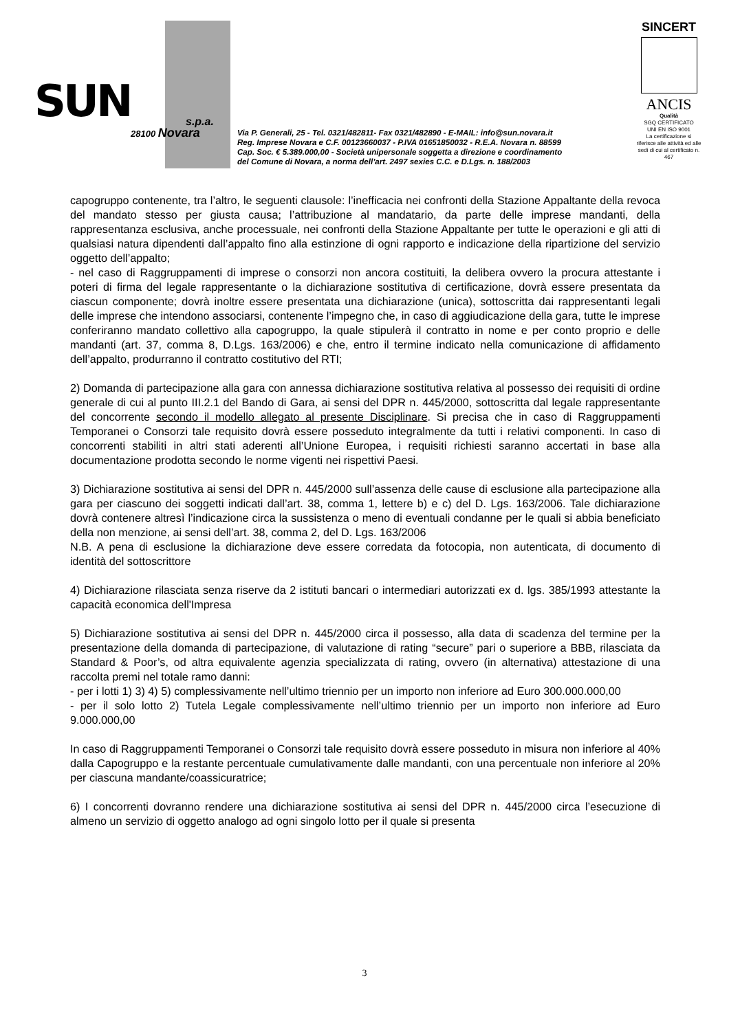SUN s.p.a.
28100 Novara
Via P. Generali, 25 - Tel. 0321/482811- Fax 0321/482890 - E-MAIL: info@sun.novara.it
Reg. Imprese Novara e C.F. 00123660037 - P.IVA 01651850032 - R.E.A. Novara n. 88599
Cap. Soc. € 5.389.000,00 - Società unipersonale soggetta a direzione e coordinamento
del Comune di Novara, a norma dell’art. 2497 sexies C.C. e D.Lgs. n. 188/2003
SINCERT
ANCIS
Qualità
SGQ CERTIFICATO
UNI EN ISO 9001
La certificazione si riferisce alle attività ed alle sedi di cui al certificato n. 467
capogruppo contenente, tra l’altro, le seguenti clausole: l’inefficacia nei confronti della Stazione Appaltante della revoca del mandato stesso per giusta causa; l’attribuzione al mandatario, da parte delle imprese mandanti, della rappresentanza esclusiva, anche processuale, nei confronti della Stazione Appaltante per tutte le operazioni e gli atti di qualsiasi natura dipendenti dall’appalto fino alla estinzione di ogni rapporto e indicazione della ripartizione del servizio oggetto dell’appalto;
- nel caso di Raggruppamenti di imprese o consorzi non ancora costituiti, la delibera ovvero la procura attestante i poteri di firma del legale rappresentante o la dichiarazione sostitutiva di certificazione, dovrà essere presentata da ciascun componente; dovrà inoltre essere presentata una dichiarazione (unica), sottoscritta dai rappresentanti legali delle imprese che intendono associarsi, contenente l’impegno che, in caso di aggiudicazione della gara, tutte le imprese conferiranno mandato collettivo alla capogruppo, la quale stipulerà il contratto in nome e per conto proprio e delle mandanti (art. 37, comma 8, D.Lgs. 163/2006) e che, entro il termine indicato nella comunicazione di affidamento dell’appalto, produrranno il contratto costitutivo del RTI;
2) Domanda di partecipazione alla gara con annessa dichiarazione sostitutiva relativa al possesso dei requisiti di ordine generale di cui al punto III.2.1 del Bando di Gara, ai sensi del DPR n. 445/2000, sottoscritta dal legale rappresentante del concorrente secondo il modello allegato al presente Disciplinare. Si precisa che in caso di Raggruppamenti Temporanei o Consorzi tale requisito dovrà essere posseduto integralmente da tutti i relativi componenti. In caso di concorrenti stabiliti in altri stati aderenti all’Unione Europea, i requisiti richiesti saranno accertati in base alla documentazione prodotta secondo le norme vigenti nei rispettivi Paesi.
3) Dichiarazione sostitutiva ai sensi del DPR n. 445/2000 sull’assenza delle cause di esclusione alla partecipazione alla gara per ciascuno dei soggetti indicati dall’art. 38, comma 1, lettere b) e c) del D. Lgs. 163/2006. Tale dichiarazione dovrà contenere altresì l’indicazione circa la sussistenza o meno di eventuali condanne per le quali si abbia beneficiato della non menzione, ai sensi dell’art. 38, comma 2, del D. Lgs. 163/2006
N.B. A pena di esclusione la dichiarazione deve essere corredata da fotocopia, non autenticata, di documento di identità del sottoscrittore
4) Dichiarazione rilasciata senza riserve da 2 istituti bancari o intermediari autorizzati ex d. lgs. 385/1993 attestante la capacità economica dell'Impresa
5) Dichiarazione sostitutiva ai sensi del DPR n. 445/2000 circa il possesso, alla data di scadenza del termine per la presentazione della domanda di partecipazione, di valutazione di rating “secure” pari o superiore a BBB, rilasciata da Standard & Poor’s, od altra equivalente agenzia specializzata di rating, ovvero (in alternativa) attestazione di una raccolta premi nel totale ramo danni:
- per i lotti 1) 3) 4) 5) complessivamente nell’ultimo triennio per un importo non inferiore ad Euro 300.000.000,00
- per il solo lotto 2) Tutela Legale complessivamente nell’ultimo triennio per un importo non inferiore ad Euro 9.000.000,00
In caso di Raggruppamenti Temporanei o Consorzi tale requisito dovrà essere posseduto in misura non inferiore al 40% dalla Capogruppo e la restante percentuale cumulativamente dalle mandanti, con una percentuale non inferiore al 20% per ciascuna mandante/coassicuratrice;
6) I concorrenti dovranno rendere una dichiarazione sostitutiva ai sensi del DPR n. 445/2000 circa l’esecuzione di almeno un servizio di oggetto analogo ad ogni singolo lotto per il quale si presenta
3